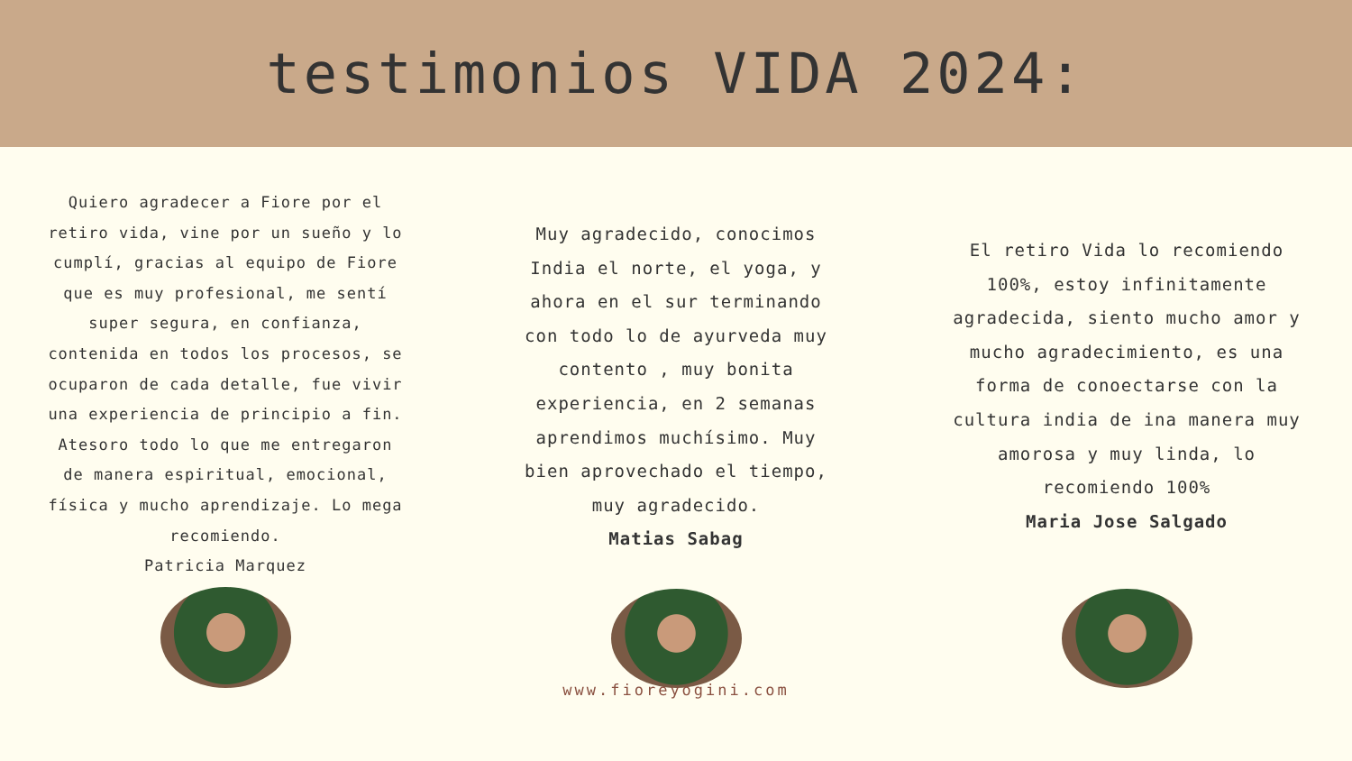testimonios VIDA 2024:
Quiero agradecer a Fiore por el retiro vida, vine por un sueño y lo cumplí, gracias al equipo de Fiore que es muy profesional, me sentí super segura, en confianza, contenida en todos los procesos, se ocuparon de cada detalle, fue vivir una experiencia de principio a fin. Atesoro todo lo que me entregaron de manera espiritual, emocional, física y mucho aprendizaje. Lo mega recomiendo.
Patricia Marquez
Muy agradecido, conocimos India el norte, el yoga, y ahora en el sur terminando con todo lo de ayurveda muy contento , muy bonita experiencia, en 2 semanas aprendimos muchísimo. Muy bien aprovechado el tiempo, muy agradecido.
Matias Sabag
El retiro Vida lo recomiendo 100%, estoy infinitamente agradecida, siento mucho amor y mucho agradecimiento, es una forma de conoectarse con la cultura india de ina manera muy amorosa y muy linda, lo recomiendo 100%
Maria Jose Salgado
www.fioreyogini.com